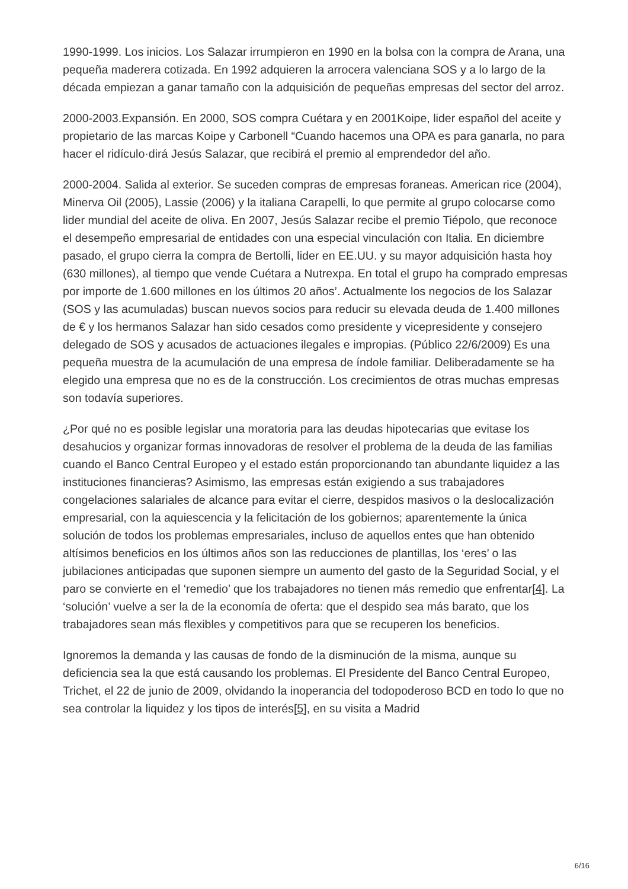1990-1999. Los inicios. Los Salazar irrumpieron en 1990 en la bolsa con la compra de Arana, una pequeña maderera cotizada. En 1992 adquieren la arrocera valenciana SOS y a lo largo de la década empiezan a ganar tamaño con la adquisición de pequeñas empresas del sector del arroz.
2000-2003.Expansión. En 2000, SOS compra Cuétara y en 2001Koipe, lider español del aceite y propietario de las marcas Koipe y Carbonell “Cuando hacemos una OPA es para ganarla, no para hacer el ridículo·dirá Jesús Salazar, que recibirá el premio al emprendedor del año.
2000-2004. Salida al exterior. Se suceden compras de empresas foraneas. American rice (2004), Minerva Oil (2005), Lassie (2006) y la italiana Carapelli, lo que permite al grupo colocarse como lider mundial del aceite de oliva. En 2007, Jesús Salazar recibe el premio Tiépolo, que reconoce el desempeño empresarial de entidades con una especial vinculación con Italia. En diciembre pasado, el grupo cierra la compra de Bertolli, lider en EE.UU. y su mayor adquisición hasta hoy (630 millones), al tiempo que vende Cuétara a Nutrexpa. En total el grupo ha comprado empresas por importe de 1.600 millones en los últimos 20 años’. Actualmente los negocios de los Salazar (SOS y las acumuladas) buscan nuevos socios para reducir su elevada deuda de 1.400 millones de € y los hermanos Salazar han sido cesados como presidente y vicepresidente y consejero delegado de SOS y acusados de actuaciones ilegales e impropias. (Público 22/6/2009) Es una pequeña muestra de la acumulación de una empresa de índole familiar. Deliberadamente se ha elegido una empresa que no es de la construcción. Los crecimientos de otras muchas empresas son todavía superiores.
¿Por qué no es posible legislar una moratoria para las deudas hipotecarias que evitase los desahucios y organizar formas innovadoras de resolver el problema de la deuda de las familias cuando el Banco Central Europeo y el estado están proporcionando tan abundante liquidez a las instituciones financieras? Asimismo, las empresas están exigiendo a sus trabajadores congelaciones salariales de alcance para evitar el cierre, despidos masivos o la deslocalización empresarial, con la aquiescencia y la felicitación de los gobiernos; aparentemente la única solución de todos los problemas empresariales, incluso de aquellos entes que han obtenido altísimos beneficios en los últimos años son las reducciones de plantillas, los ‘eres’ o las jubilaciones anticipadas que suponen siempre un aumento del gasto de la Seguridad Social, y el paro se convierte en el ‘remedio’ que los trabajadores no tienen más remedio que enfrentar[4]. La ‘solución’ vuelve a ser la de la economía de oferta: que el despido sea más barato, que los trabajadores sean más flexibles y competitivos para que se recuperen los beneficios.
Ignoremos la demanda y las causas de fondo de la disminución de la misma, aunque su deficiencia sea la que está causando los problemas. El Presidente del Banco Central Europeo, Trichet, el 22 de junio de 2009, olvidando la inoperancia del todopoderoso BCD en todo lo que no sea controlar la liquidez y los tipos de interés[5], en su visita a Madrid
6/16